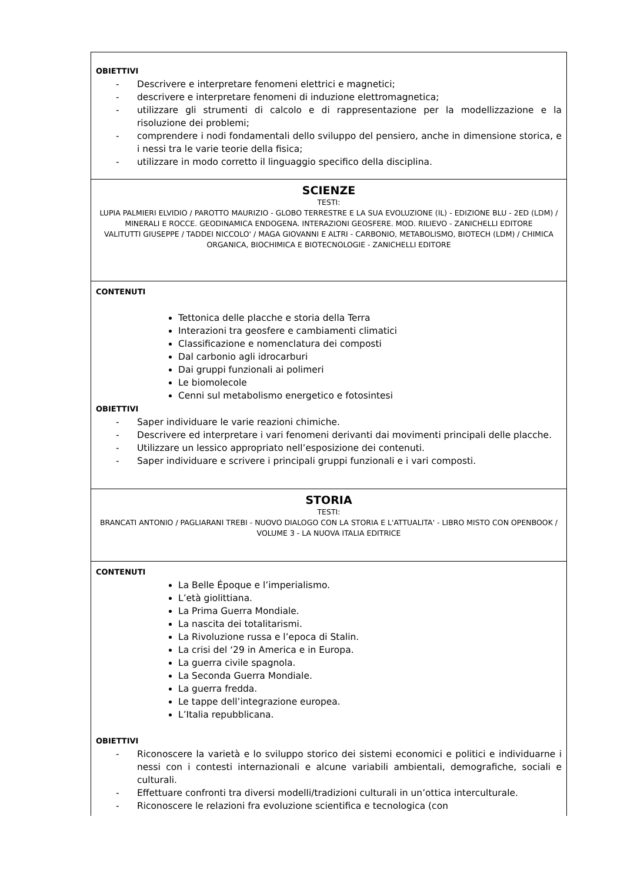| OBIETTIVI - Descrivere e interpretare fenomeni elettrici e magnetici; - descrivere e interpretare fenomeni di induzione elettromagnetica; - utilizzare gli strumenti di calcolo e di rappresentazione per la modellizzazione e la risoluzione dei problemi; - comprendere i nodi fondamentali dello sviluppo del pensiero, anche in dimensione storica, e i nessi tra le varie teorie della fisica; - utilizzare in modo corretto il linguaggio specifico della disciplina. |
| SCIENZE TESTI: LUPIA PALMIERI ELVIDIO / PAROTTO MAURIZIO - GLOBO TERRESTRE E LA SUA EVOLUZIONE (IL) - EDIZIONE BLU - 2ED (LDM) / MINERALI E ROCCE. GEODINAMICA ENDOGENA. INTERAZIONI GEOSFERE. MOD. RILIEVO - ZANICHELLI EDITORE VALITUTTI GIUSEPPE / TADDEI NICCOLO' / MAGA GIOVANNI E ALTRI - CARBONIO, METABOLISMO, BIOTECH (LDM) / CHIMICA ORGANICA, BIOCHIMICA E BIOTECNOLOGIE - ZANICHELLI EDITORE |
| CONTENUTI Tettonica delle placche e storia della Terra Interazioni tra geosfere e cambiamenti climatici Classificazione e nomenclatura dei composti Dal carbonio agli idrocarburi Dai gruppi funzionali ai polimeri Le biomolecole Cenni sul metabolismo energetico e fotosintesi OBIETTIVI - Saper individuare le varie reazioni chimiche. - Descrivere ed interpretare i vari fenomeni derivanti dai movimenti principali delle placche. - Utilizzare un lessico appropriato nell’esposizione dei contenuti. - Saper individuare e scrivere i principali gruppi funzionali e i vari composti. |
| STORIA TESTI: BRANCATI ANTONIO / PAGLIARANI TREBI - NUOVO DIALOGO CON LA STORIA E L'ATTUALITA' - LIBRO MISTO CON OPENBOOK / VOLUME 3 - LA NUOVA ITALIA EDITRICE |
| CONTENUTI La Belle Époque e l’imperialismo. L’età giolittiana. La Prima Guerra Mondiale. La nascita dei totalitarismi. La Rivoluzione russa e l’epoca di Stalin. La crisi del ‘29 in America e in Europa. La guerra civile spagnola. La Seconda Guerra Mondiale. La guerra fredda. Le tappe dell’integrazione europea. L’Italia repubblicana. OBIETTIVI - Riconoscere la varietà e lo sviluppo storico dei sistemi economici e politici e individuarne i nessi con i contesti internazionali e alcune variabili ambientali, demografiche, sociali e culturali. - Effettuare confronti tra diversi modelli/tradizioni culturali in un’ottica interculturale. - Riconoscere le relazioni fra evoluzione scientifica e tecnologica (con |